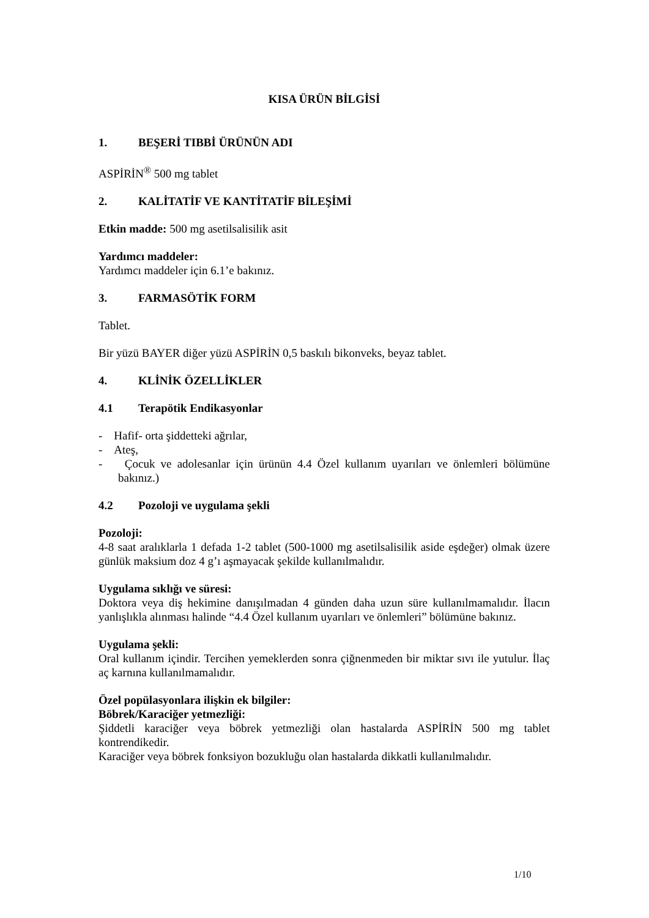KISA ÜRÜN BİLGİSİ
1. BEŞERİ TIBBİ ÜRÜNÜN ADI
ASPİRİN<sup>®</sup> 500 mg tablet
2. KALİTATİF VE KANTİTATİF BİLEŞİMİ
Etkin madde: 500 mg asetilsalisilik asit
Yardımcı maddeler:
Yardımcı maddeler için 6.1’e bakınız.
3. FARMASÖTİK FORM
Tablet.
Bir yüzü BAYER diğer yüzü ASPİRİN 0,5 baskılı bikonveks, beyaz tablet.
4. KLİNİK ÖZELLİKLER
4.1 Terapötik Endikasyonlar
- Hafif- orta şiddetteki ağrılar,
- Ateş,
- Çocuk ve adolesanlar için ürünün 4.4 Özel kullanım uyarıları ve önlemleri bölümüne bakınız.)
4.2 Pozoloji ve uygulama şekli
Pozoloji:
4-8 saat aralıklarla 1 defada 1-2 tablet (500-1000 mg asetilsalisilik aside eşdeğer) olmak üzere günlük maksium doz 4 g’ı aşmayacak şekilde kullanılmalıdır.
Uygulama sıklığı ve süresi:
Doktora veya diş hekimine danışılmadan 4 günden daha uzun süre kullanılmamalıdır. İlacın yanlışlıkla alınması halinde “4.4 Özel kullanım uyarıları ve önlemleri” bölümüne bakınız.
Uygulama şekli:
Oral kullanım içindir. Tercihen yemeklerden sonra çiğnenmeden bir miktar sıvı ile yutulur. İlaç aç karnına kullanılmamalıdır.
Özel popülasyonlara ilişkin ek bilgiler:
Böbrek/Karaciğer yetmezliği:
Şiddetli karaciğer veya böbrek yetmezliği olan hastalarda ASPİRİN 500 mg tablet kontrendikedir.
Karaciğer veya böbrek fonksiyon bozukluğu olan hastalarda dikkatli kullanılmalıdır.
1/10